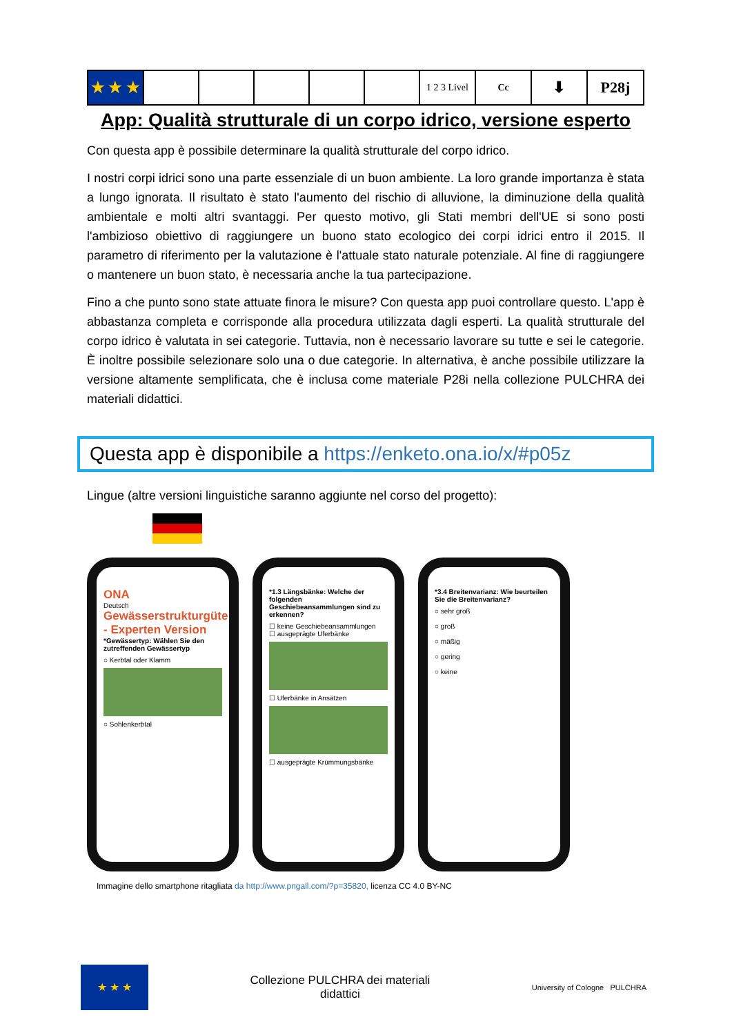| ★ ★ ★ | | | | | | 1 2 3 Livel | Cc | ⬇ | P28j |
App: Qualità strutturale di un corpo idrico, versione esperto
Con questa app è possibile determinare la qualità strutturale del corpo idrico.
I nostri corpi idrici sono una parte essenziale di un buon ambiente. La loro grande importanza è stata a lungo ignorata. Il risultato è stato l'aumento del rischio di alluvione, la diminuzione della qualità ambientale e molti altri svantaggi. Per questo motivo, gli Stati membri dell'UE si sono posti l'ambizioso obiettivo di raggiungere un buono stato ecologico dei corpi idrici entro il 2015. Il parametro di riferimento per la valutazione è l'attuale stato naturale potenziale. Al fine di raggiungere o mantenere un buon stato, è necessaria anche la tua partecipazione.
Fino a che punto sono state attuate finora le misure? Con questa app puoi controllare questo. L'app è abbastanza completa e corrisponde alla procedura utilizzata dagli esperti. La qualità strutturale del corpo idrico è valutata in sei categorie. Tuttavia, non è necessario lavorare su tutte e sei le categorie. È inoltre possibile selezionare solo una o due categorie. In alternativa, è anche possibile utilizzare la versione altamente semplificata, che è inclusa come materiale P28i nella collezione PULCHRA dei materiali didattici.
Questa app è disponibile a https://enketo.ona.io/x/#p05z
Lingue (altre versioni linguistiche saranno aggiunte nel corso del progetto):
ONA
Deutsch
Gewässerstrukturgüte - Experten Version
*Gewässertyp: Wählen Sie den zutreffenden Gewässertyp
○ Kerbtal oder Klamm
○ Sohlenkerbtal
*1.3 Längsbänke: Welche der folgenden Geschiebeansammlungen sind zu erkennen?
☐ keine Geschiebeansammlungen
☐ ausgeprägte Uferbänke
☐ Uferbänke in Ansätzen
☐ ausgeprägte Krümmungsbänke
*3.4 Breitenvarianz: Wie beurteilen Sie die Breitenvarianz?
○ sehr groß
○ groß
○ mäßig
○ gering
○ keine
Immagine dello smartphone ritagliata da http://www.pngall.com/?p=35820, licenza CC 4.0 BY-NC
★ ★ ★
Collezione PULCHRA dei materiali
didattici
University of Cologne PULCHRA